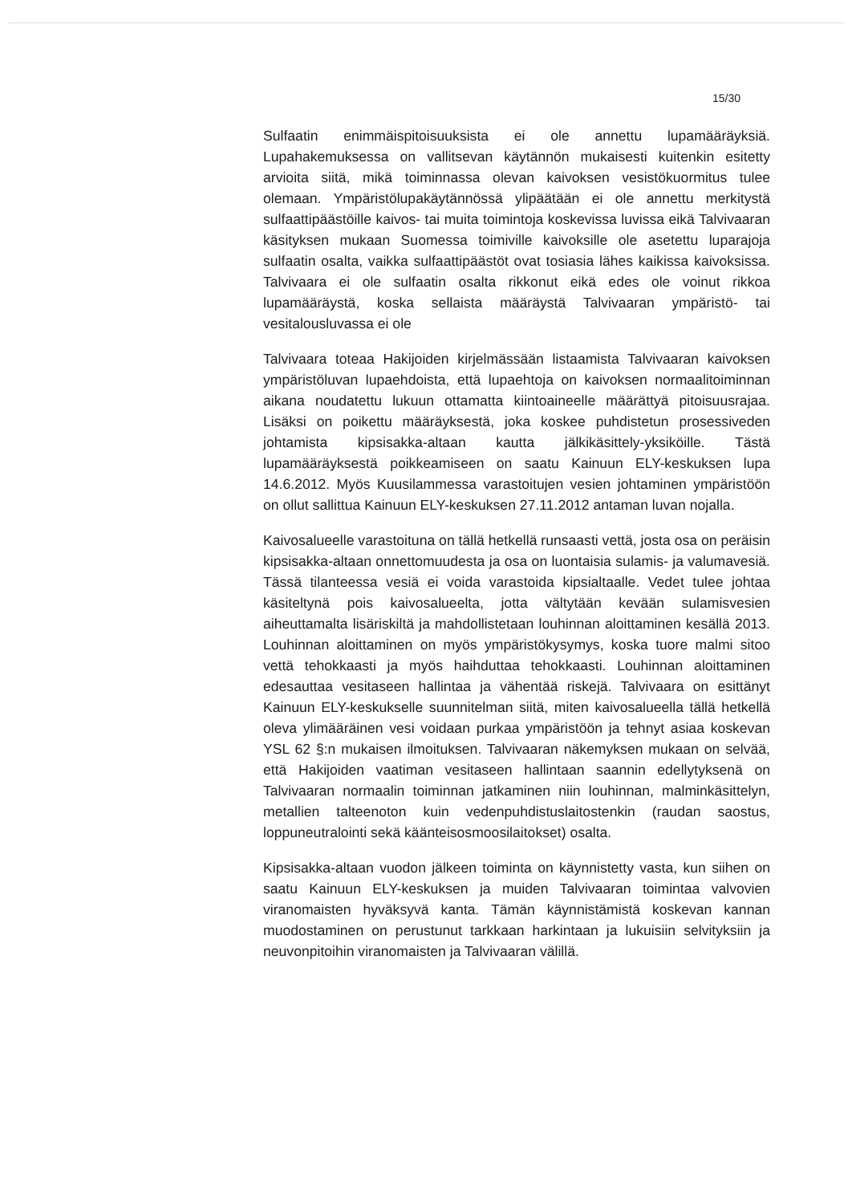15/30
Sulfaatin enimmäispitoisuuksista ei ole annettu lupamääräyksiä. Lupahakemuksessa on vallitsevan käytännön mukaisesti kuitenkin esitetty arvioita siitä, mikä toiminnassa olevan kaivoksen vesistökuormitus tulee olemaan. Ympäristölupakäytännössä ylipäätään ei ole annettu merkitystä sulfaattipäästöille kaivos- tai muita toimintoja koskevissa luvissa eikä Talvivaaran käsityksen mukaan Suomessa toimiville kaivoksille ole asetettu luparajoja sulfaatin osalta, vaikka sulfaattipäästöt ovat tosiasia lähes kaikissa kaivoksissa. Talvivaara ei ole sulfaatin osalta rikkonut eikä edes ole voinut rikkoa lupamääräystä, koska sellaista määräystä Talvivaaran ympäristö- tai vesitalousluvassa ei ole
Talvivaara toteaa Hakijoiden kirjelmässään listaamista Talvivaaran kaivoksen ympäristöluvan lupaehdoista, että lupaehtoja on kaivoksen normaalitoiminnan aikana noudatettu lukuun ottamatta kiintoaineelle määrättyä pitoisuusrajaa. Lisäksi on poikettu määräyksestä, joka koskee puhdistetun prosessiveden johtamista kipsisakka-altaan kautta jälkikäsittely-yksiköille. Tästä lupamääräyksestä poikkeamiseen on saatu Kainuun ELY-keskuksen lupa 14.6.2012. Myös Kuusilammessa varastoitujen vesien johtaminen ympäristöön on ollut sallittua Kainuun ELY-keskuksen 27.11.2012 antaman luvan nojalla.
Kaivosalueelle varastoituna on tällä hetkellä runsaasti vettä, josta osa on peräisin kipsisakka-altaan onnettomuudesta ja osa on luontaisia sulamis- ja valumavesiä. Tässä tilanteessa vesiä ei voida varastoida kipsialtaalle. Vedet tulee johtaa käsiteltynä pois kaivosalueelta, jotta vältytään kevään sulamisvesien aiheuttamalta lisäriskiltä ja mahdollistetaan louhinnan aloittaminen kesällä 2013. Louhinnan aloittaminen on myös ympäristökysymys, koska tuore malmi sitoo vettä tehokkaasti ja myös haihduttaa tehokkaasti. Louhinnan aloittaminen edesauttaa vesitaseen hallintaa ja vähentää riskejä. Talvivaara on esittänyt Kainuun ELY-keskukselle suunnitelman siitä, miten kaivosalueella tällä hetkellä oleva ylimääräinen vesi voidaan purkaa ympäristöön ja tehnyt asiaa koskevan YSL 62 §:n mukaisen ilmoituksen. Talvivaaran näkemyksen mukaan on selvää, että Hakijoiden vaatiman vesitaseen hallintaan saannin edellytyksenä on Talvivaaran normaalin toiminnan jatkaminen niin louhinnan, malminkäsittelyn, metallien talteenoton kuin vedenpuhdistuslaitostenkin (raudan saostus, loppuneutralointi sekä käänteisosmoosilaitokset) osalta.
Kipsisakka-altaan vuodon jälkeen toiminta on käynnistetty vasta, kun siihen on saatu Kainuun ELY-keskuksen ja muiden Talvivaaran toimintaa valvovien viranomaisten hyväksyvä kanta. Tämän käynnistämistä koskevan kannan muodostaminen on perustunut tarkkaan harkintaan ja lukuisiin selvityksiin ja neuvonpitoihin viranomaisten ja Talvivaaran välillä.